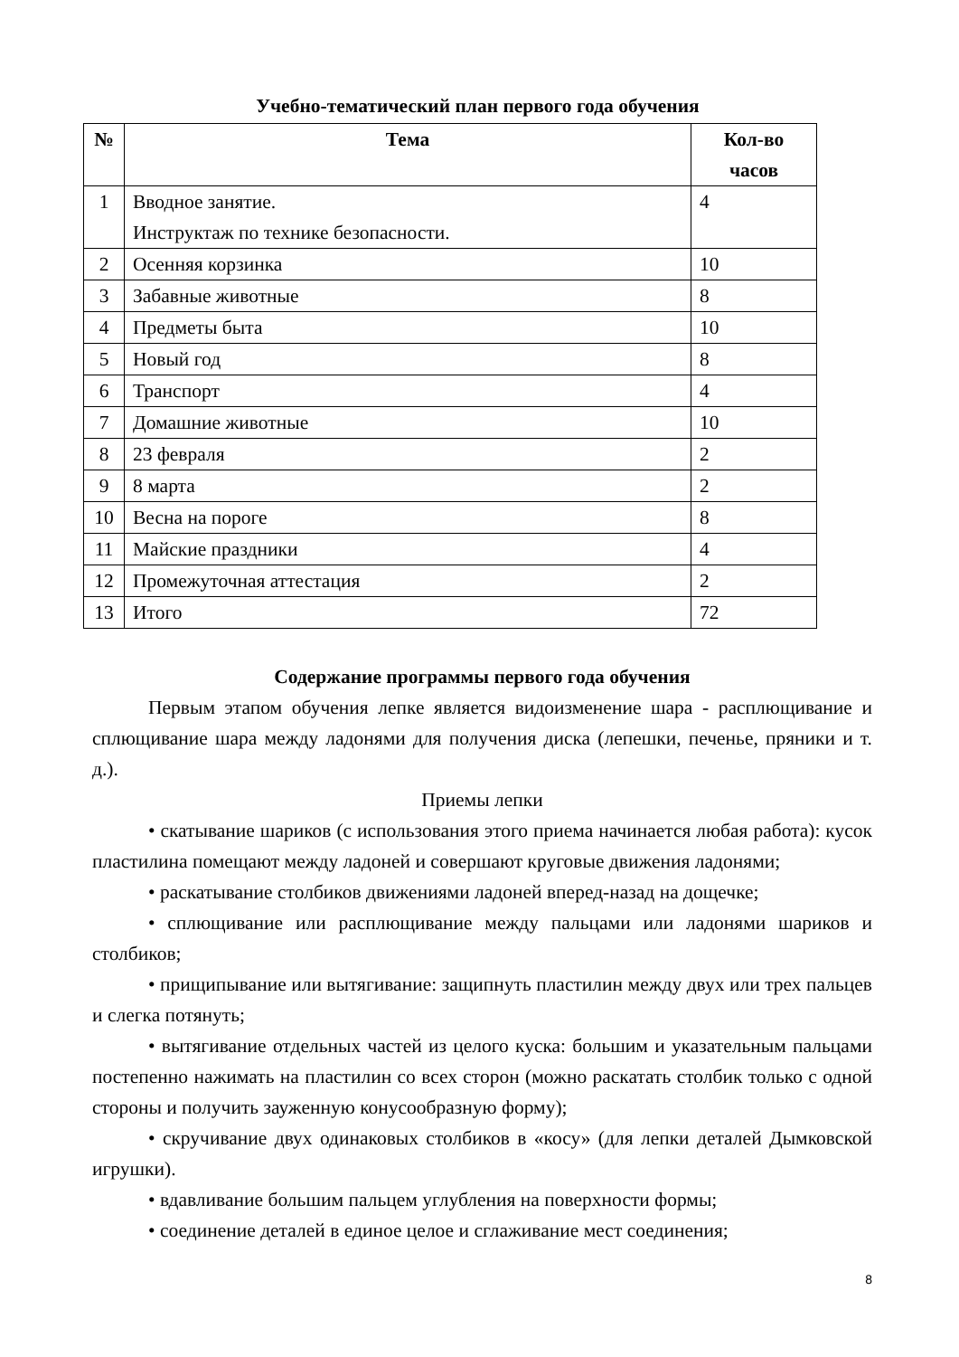Учебно-тематический план первого года обучения
| № | Тема | Кол-во часов |
| --- | --- | --- |
| 1 | Вводное занятие. Инструктаж по технике безопасности. | 4 |
| 2 | Осенняя корзинка | 10 |
| 3 | Забавные животные | 8 |
| 4 | Предметы быта | 10 |
| 5 | Новый год | 8 |
| 6 | Транспорт | 4 |
| 7 | Домашние животные | 10 |
| 8 | 23 февраля | 2 |
| 9 | 8 марта | 2 |
| 10 | Весна на пороге | 8 |
| 11 | Майские праздники | 4 |
| 12 | Промежуточная аттестация | 2 |
| 13 | Итого | 72 |
Содержание программы первого года обучения
Первым этапом обучения лепке является видоизменение шара - расплющивание и сплющивание шара между ладонями для получения диска (лепешки, печенье, пряники и т. д.).
Приемы лепки
• скатывание шариков (с использования этого приема начинается любая работа): кусок пластилина помещают между ладоней и совершают круговые движения ладонями;
• раскатывание столбиков движениями ладоней вперед-назад на дощечке;
• сплющивание или расплющивание между пальцами или ладонями шариков и столбиков;
• прищипывание или вытягивание: защипнуть пластилин между двух или трех пальцев и слегка потянуть;
• вытягивание отдельных частей из целого куска: большим и указательным пальцами постепенно нажимать на пластилин со всех сторон (можно раскатать столбик только с одной стороны и получить зауженную конусообразную форму);
• скручивание двух одинаковых столбиков в «косу» (для лепки деталей Дымковской игрушки).
• вдавливание большим пальцем углубления на поверхности формы;
• соединение деталей в единое целое и сглаживание мест соединения;
8